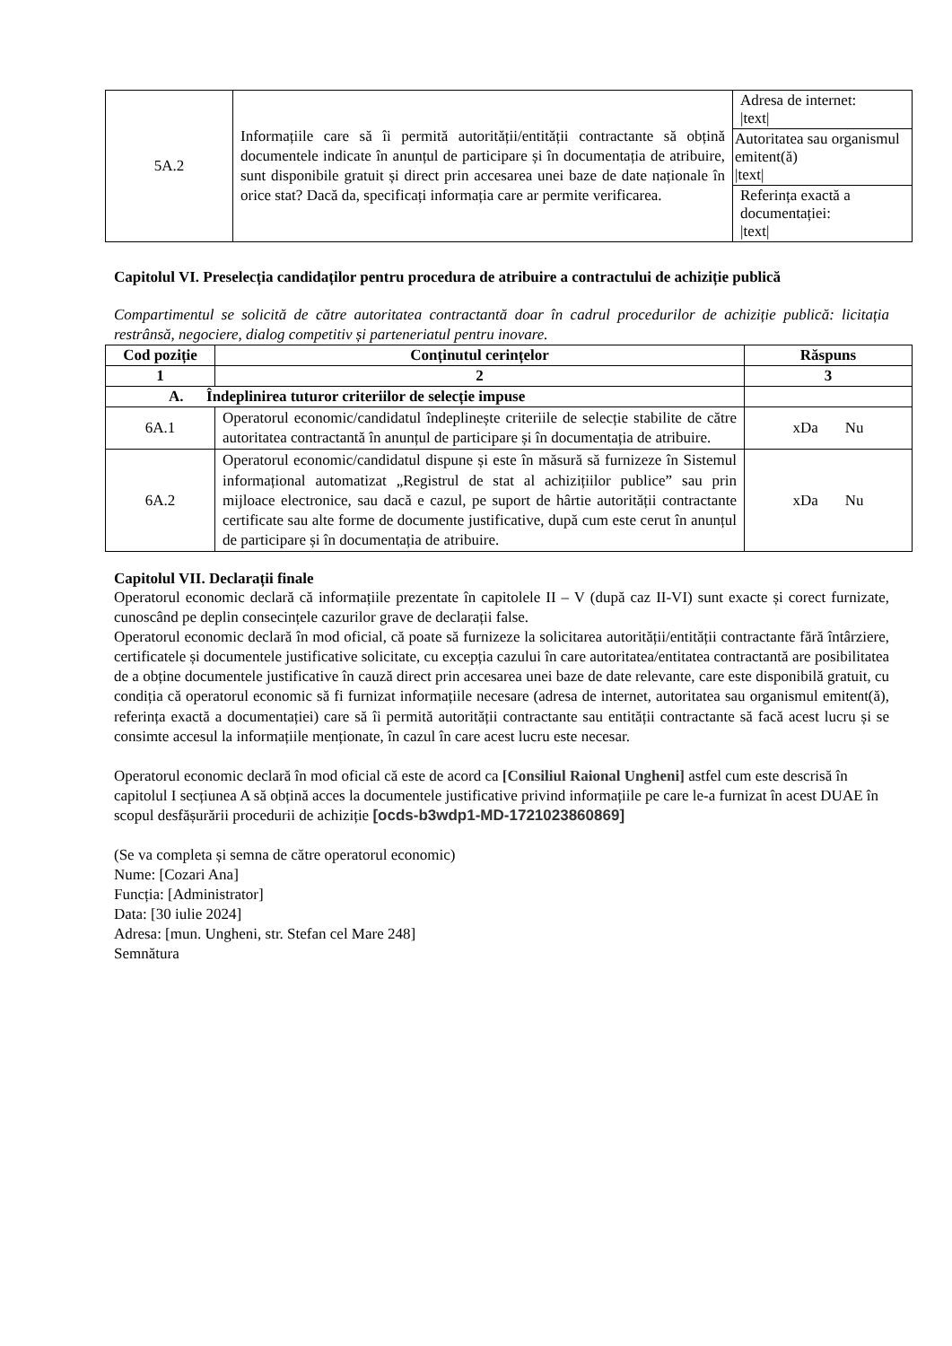| 5A.2 | Informațiile care să îi permită autorității/entității contractante să obțină documentele indicate în anunțul de participare și în documentația de atribuire, sunt disponibile gratuit și direct prin accesarea unei baze de date naționale în orice stat? Dacă da, specificați informația care ar permite verificarea. | Adresa de internet: /text/ |
| | | Autoritatea sau organismul emitent(ă) /text/ |
| | | Referința exactă a documentației: /text/ |
Capitolul VI. Preselecția candidaților pentru procedura de atribuire a contractului de achiziție publică
Compartimentul se solicită de către autoritatea contractantă doar în cadrul procedurilor de achiziție publică: licitația restrânsă, negociere, dialog competitiv și parteneriatul pentru inovare.
| Cod poziție | Conținutul cerințelor | Răspuns |
| --- | --- | --- |
| 1 | 2 | 3 |
| A. Îndeplinirea tuturor criteriilor de selecție impuse | | |
| 6A.1 | Operatorul economic/candidatul îndeplinește criteriile de selecție stabilite de către autoritatea contractantă în anunțul de participare și în documentația de atribuire. | xDa Nu |
| 6A.2 | Operatorul economic/candidatul dispune și este în măsură să furnizeze în Sistemul informațional automatizat „Registrul de stat al achizițiilor publice” sau prin mijloace electronice, sau dacă e cazul, pe suport de hârtie autorității contractante certificate sau alte forme de documente justificative, după cum este cerut în anunțul de participare și în documentația de atribuire. | xDa Nu |
Capitolul VII. Declarații finale
Operatorul economic declară că informațiile prezentate în capitolele II – V (după caz II-VI) sunt exacte și corect furnizate, cunoscând pe deplin consecințele cazurilor grave de declarații false.
Operatorul economic declară în mod oficial, că poate să furnizeze la solicitarea autorității/entității contractante fără întârziere, certificatele și documentele justificative solicitate, cu excepția cazului în care autoritatea/entitatea contractantă are posibilitatea de a obține documentele justificative în cauză direct prin accesarea unei baze de date relevante, care este disponibilă gratuit, cu condiția că operatorul economic să fi furnizat informațiile necesare (adresa de internet, autoritatea sau organismul emitent(ă), referința exactă a documentației) care să îi permită autorității contractante sau entității contractante să facă acest lucru și se consimte accesul la informațiile menționate, în cazul în care acest lucru este necesar.
Operatorul economic declară în mod oficial că este de acord ca [Consiliul Raional Ungheni] astfel cum este descrisă în capitolul I secțiunea A să obțină acces la documentele justificative privind informațiile pe care le-a furnizat în acest DUAE în scopul desfășurării procedurii de achiziție [ocds-b3wdp1-MD-1721023860869]
(Se va completa și semna de către operatorul economic)
Nume: [Cozari Ana]
Funcția: [Administrator]
Data: [30 iulie 2024]
Adresa: [mun. Ungheni, str. Stefan cel Mare 248]
Semnătura